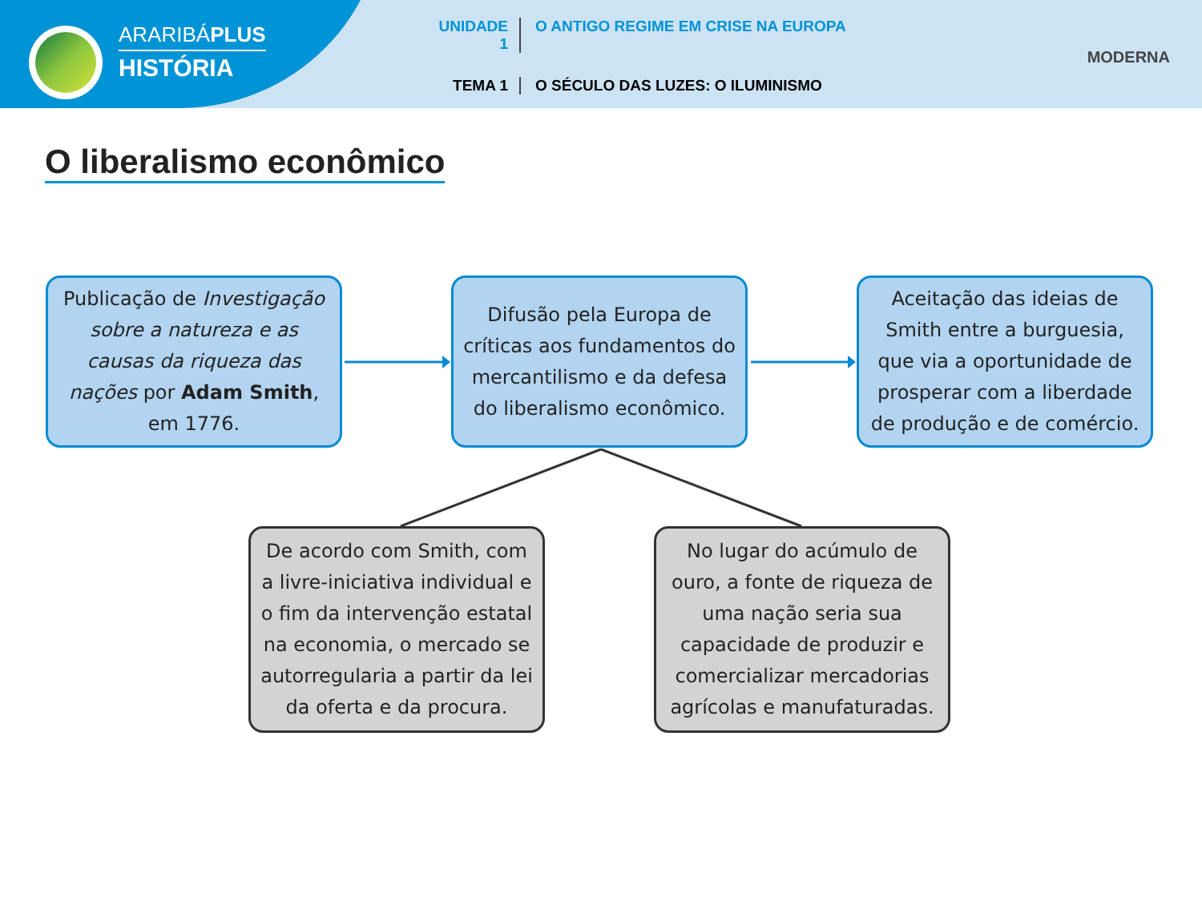ARARIBÁPLUS
HISTÓRIA
UNIDADE 1
O ANTIGO REGIME EM CRISE NA EUROPA
TEMA 1
O SÉCULO DAS LUZES: O ILUMINISMO
MODERNA
O liberalismo econômico
Publicação de Investigação sobre a natureza e as causas da riqueza das nações por Adam Smith, em 1776.
Difusão pela Europa de críticas aos fundamentos do mercantilismo e da defesa do liberalismo econômico.
Aceitação das ideias de Smith entre a burguesia, que via a oportunidade de prosperar com a liberdade de produção e de comércio.
De acordo com Smith, com a livre-iniciativa individual e o fim da intervenção estatal na economia, o mercado se autorregularia a partir da lei da oferta e da procura.
No lugar do acúmulo de ouro, a fonte de riqueza de uma nação seria sua capacidade de produzir e comercializar mercadorias agrícolas e manufaturadas.